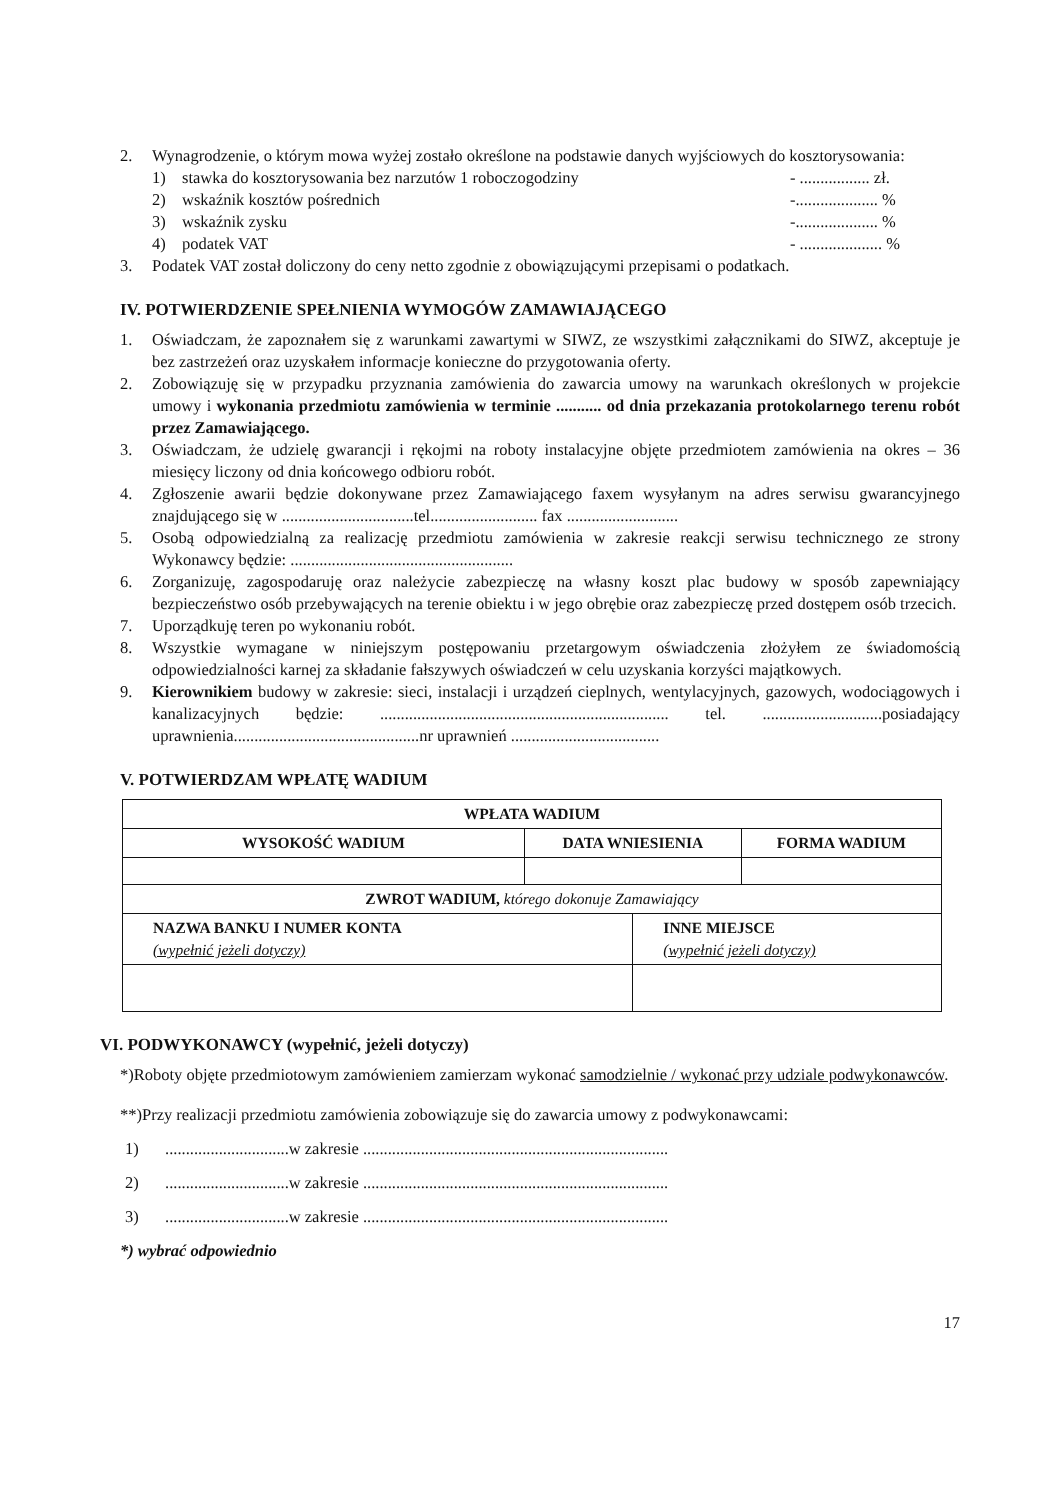2. Wynagrodzenie, o którym mowa wyżej zostało określone na podstawie danych wyjściowych do kosztorysowania:
1) stawka do kosztorysowania bez narzutów 1 roboczogodziny
- ................. zł.
2) wskaźnik kosztów pośrednich -.................... %
3) wskaźnik zysku -.................... %
4) podatek VAT - .................... %
3. Podatek VAT został doliczony do ceny netto zgodnie z obowiązującymi przepisami o podatkach.
IV. POTWIERDZENIE SPEŁNIENIA WYMOGÓW ZAMAWIAJĄCEGO
1. Oświadczam, że zapoznałem się z warunkami zawartymi w SIWZ, ze wszystkimi załącznikami do SIWZ, akceptuje je bez zastrzeżeń oraz uzyskałem informacje konieczne do przygotowania oferty.
2. Zobowiązuję się w przypadku przyznania zamówienia do zawarcia umowy na warunkach określonych w projekcie umowy i wykonania przedmiotu zamówienia w terminie ........... od dnia przekazania protokolarnego terenu robót przez Zamawiającego.
3. Oświadczam, że udzielę gwarancji i rękojmi na roboty instalacyjne objęte przedmiotem zamówienia na okres – 36 miesięcy liczony od dnia końcowego odbioru robót.
4. Zgłoszenie awarii będzie dokonywane przez Zamawiającego faxem wysyłanym na adres serwisu gwarancyjnego znajdującego się w ................................tel.......................... fax ...........................
5. Osobą odpowiedzialną za realizację przedmiotu zamówienia w zakresie reakcji serwisu technicznego ze strony Wykonawcy będzie: ......................................................
6. Zorganizuję, zagospodaruję oraz należycie zabezpieczę na własny koszt plac budowy w sposób zapewniający bezpieczeństwo osób przebywających na terenie obiektu i w jego obrębie oraz zabezpieczę przed dostępem osób trzecich.
7. Uporządkuję teren po wykonaniu robót.
8. Wszystkie wymagane w niniejszym postępowaniu przetargowym oświadczenia złożyłem ze świadomością odpowiedzialności karnej za składanie fałszywych oświadczeń w celu uzyskania korzyści majątkowych.
9. Kierownikiem budowy w zakresie: sieci, instalacji i urządzeń cieplnych, wentylacyjnych, gazowych, wodociągowych i kanalizacyjnych będzie: ...................................................................... tel. .............................posiadający uprawnienia.............................................nr uprawnień ....................................
V. POTWIERDZAM WPŁATĘ WADIUM
| WPŁATA WADIUM | | | |
| --- | --- | --- | --- |
| WYSOKOŚĆ WADIUM | DATA WNIESIENIA | | FORMA WADIUM |
| ZWROT WADIUM, którego dokonuje Zamawiający | | | |
| NAZWA BANKU I NUMER KONTA (wypełnić jeżeli dotyczy) | | INNE MIEJSCE (wypełnić jeżeli dotyczy) | |
VI. PODWYKONAWCY (wypełnić, jeżeli dotyczy)
*)Roboty objęte przedmiotowym zamówieniem zamierzam wykonać samodzielnie / wykonać przy udziale podwykonawców.
**)Przy realizacji przedmiotu zamówienia zobowiązuje się do zawarcia umowy z podwykonawcami:
1)..............................w zakresie ..........................................................................
2)..............................w zakresie ..........................................................................
3)..............................w zakresie ..........................................................................
*) wybrać odpowiednio
17